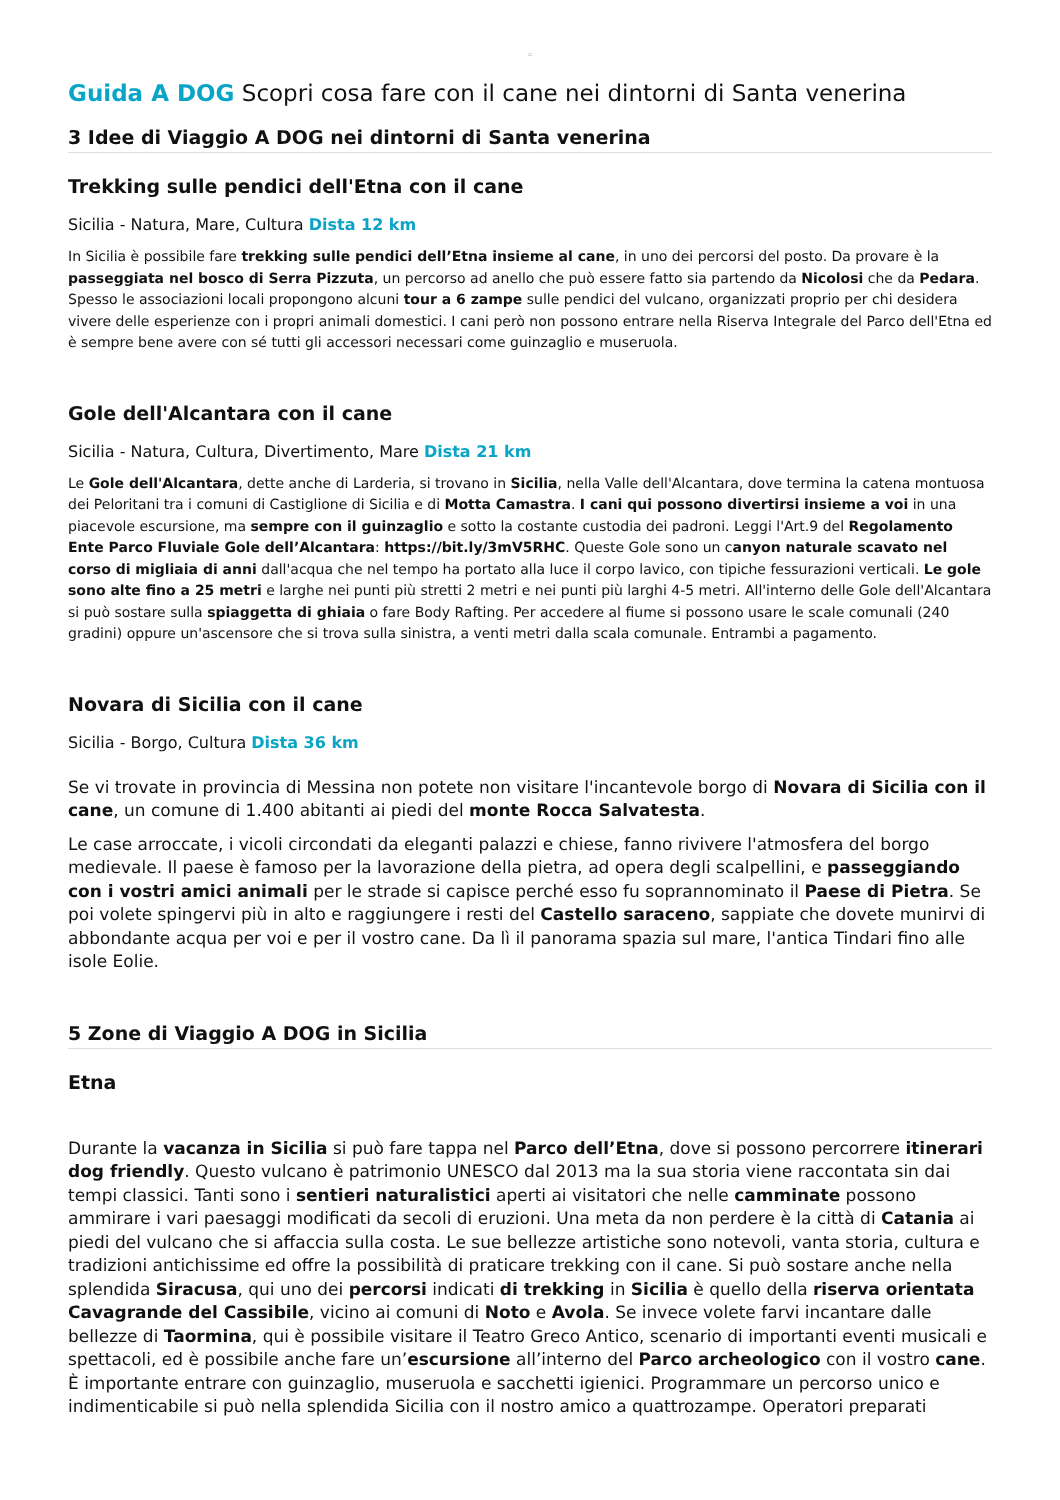▫
Guida A DOG Scopri cosa fare con il cane nei dintorni di Santa venerina
3 Idee di Viaggio A DOG nei dintorni di Santa venerina
Trekking sulle pendici dell'Etna con il cane
Sicilia - Natura, Mare, Cultura Dista 12 km
In Sicilia è possibile fare trekking sulle pendici dell’Etna insieme al cane, in uno dei percorsi del posto. Da provare è la passeggiata nel bosco di Serra Pizzuta, un percorso ad anello che può essere fatto sia partendo da Nicolosi che da Pedara. Spesso le associazioni locali propongono alcuni tour a 6 zampe sulle pendici del vulcano, organizzati proprio per chi desidera vivere delle esperienze con i propri animali domestici. I cani però non possono entrare nella Riserva Integrale del Parco dell'Etna ed è sempre bene avere con sé tutti gli accessori necessari come guinzaglio e museruola.
Gole dell'Alcantara con il cane
Sicilia - Natura, Cultura, Divertimento, Mare Dista 21 km
Le Gole dell'Alcantara, dette anche di Larderia, si trovano in Sicilia, nella Valle dell'Alcantara, dove termina la catena montuosa dei Peloritani tra i comuni di Castiglione di Sicilia e di Motta Camastra. I cani qui possono divertirsi insieme a voi in una piacevole escursione, ma sempre con il guinzaglio e sotto la costante custodia dei padroni. Leggi l'Art.9 del Regolamento Ente Parco Fluviale Gole dell’Alcantara: https://bit.ly/3mV5RHC. Queste Gole sono un canyon naturale scavato nel corso di migliaia di anni dall'acqua che nel tempo ha portato alla luce il corpo lavico, con tipiche fessurazioni verticali. Le gole sono alte fino a 25 metri e larghe nei punti più stretti 2 metri e nei punti più larghi 4-5 metri. All'interno delle Gole dell'Alcantara si può sostare sulla spiaggetta di ghiaia o fare Body Rafting. Per accedere al fiume si possono usare le scale comunali (240 gradini) oppure un'ascensore che si trova sulla sinistra, a venti metri dalla scala comunale. Entrambi a pagamento.
Novara di Sicilia con il cane
Sicilia - Borgo, Cultura Dista 36 km
Se vi trovate in provincia di Messina non potete non visitare l'incantevole borgo di Novara di Sicilia con il cane, un comune di 1.400 abitanti ai piedi del monte Rocca Salvatesta.
Le case arroccate, i vicoli circondati da eleganti palazzi e chiese, fanno rivivere l'atmosfera del borgo medievale. Il paese è famoso per la lavorazione della pietra, ad opera degli scalpellini, e passeggiando con i vostri amici animali per le strade si capisce perché esso fu soprannominato il Paese di Pietra. Se poi volete spingervi più in alto e raggiungere i resti del Castello saraceno, sappiate che dovete munirvi di abbondante acqua per voi e per il vostro cane. Da lì il panorama spazia sul mare, l'antica Tindari fino alle isole Eolie.
5 Zone di Viaggio A DOG in Sicilia
Etna
Durante la vacanza in Sicilia si può fare tappa nel Parco dell’Etna, dove si possono percorrere itinerari dog friendly. Questo vulcano è patrimonio UNESCO dal 2013 ma la sua storia viene raccontata sin dai tempi classici. Tanti sono i sentieri naturalistici aperti ai visitatori che nelle camminate possono ammirare i vari paesaggi modificati da secoli di eruzioni. Una meta da non perdere è la città di Catania ai piedi del vulcano che si affaccia sulla costa. Le sue bellezze artistiche sono notevoli, vanta storia, cultura e tradizioni antichissime ed offre la possibilità di praticare trekking con il cane. Si può sostare anche nella splendida Siracusa, qui uno dei percorsi indicati di trekking in Sicilia è quello della riserva orientata Cavagrande del Cassibile, vicino ai comuni di Noto e Avola. Se invece volete farvi incantare dalle bellezze di Taormina, qui è possibile visitare il Teatro Greco Antico, scenario di importanti eventi musicali e spettacoli, ed è possibile anche fare un’escursione all’interno del Parco archeologico con il vostro cane. È importante entrare con guinzaglio, museruola e sacchetti igienici. Programmare un percorso unico e indimenticabile si può nella splendida Sicilia con il nostro amico a quattrozampe. Operatori preparati